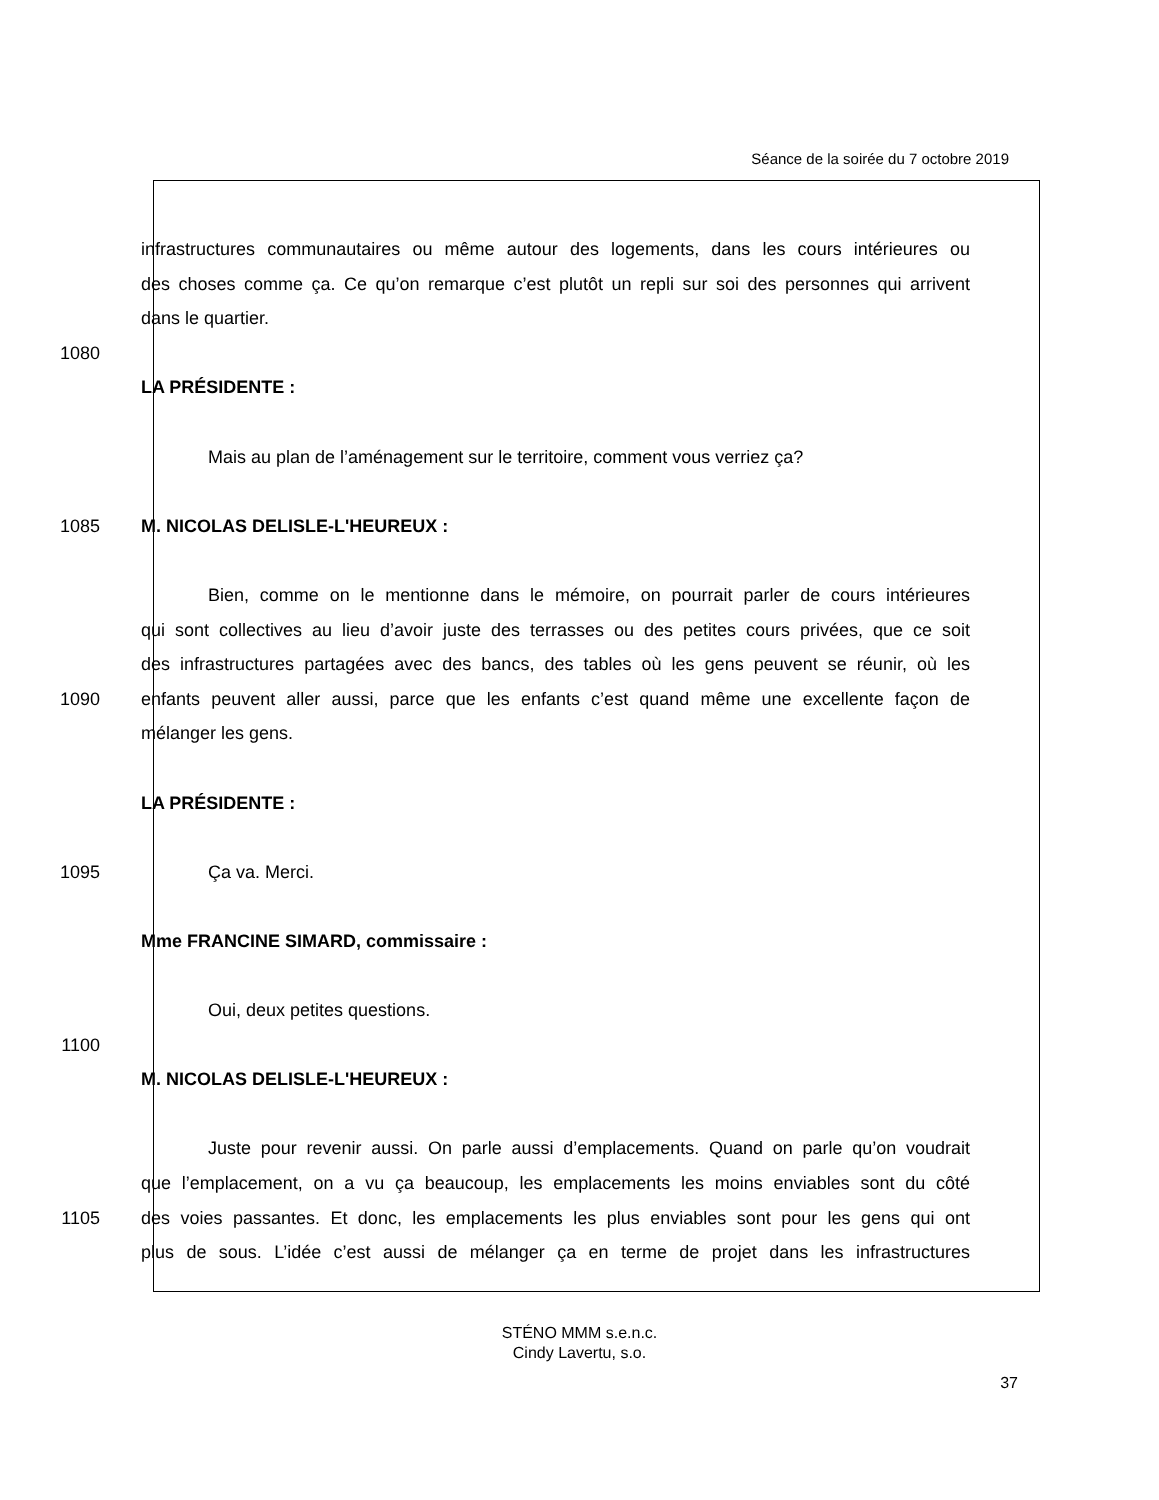Séance de la soirée du 7 octobre 2019
infrastructures communautaires ou même autour des logements, dans les cours intérieures ou
des choses comme ça. Ce qu’on remarque c’est plutôt un repli sur soi des personnes qui arrivent
dans le quartier.
1080
LA PRÉSIDENTE :
Mais au plan de l’aménagement sur le territoire, comment vous verriez ça?
1085 M. NICOLAS DELISLE-L'HEUREUX :
Bien, comme on le mentionne dans le mémoire, on pourrait parler de cours intérieures
qui sont collectives au lieu d’avoir juste des terrasses ou des petites cours privées, que ce soit
des infrastructures partagées avec des bancs, des tables où les gens peuvent se réunir, où les
1090 enfants peuvent aller aussi, parce que les enfants c’est quand même une excellente façon de
mélanger les gens.
LA PRÉSIDENTE :
1095 Ça va. Merci.
Mme FRANCINE SIMARD, commissaire :
Oui, deux petites questions.
1100
M. NICOLAS DELISLE-L'HEUREUX :
Juste pour revenir aussi. On parle aussi d’emplacements. Quand on parle qu’on voudrait
que l’emplacement, on a vu ça beaucoup, les emplacements les moins enviables sont du côté
1105 des voies passantes. Et donc, les emplacements les plus enviables sont pour les gens qui ont
plus de sous. L’idée c’est aussi de mélanger ça en terme de projet dans les infrastructures
STÉNO MMM s.e.n.c.
Cindy Lavertu, s.o.
37